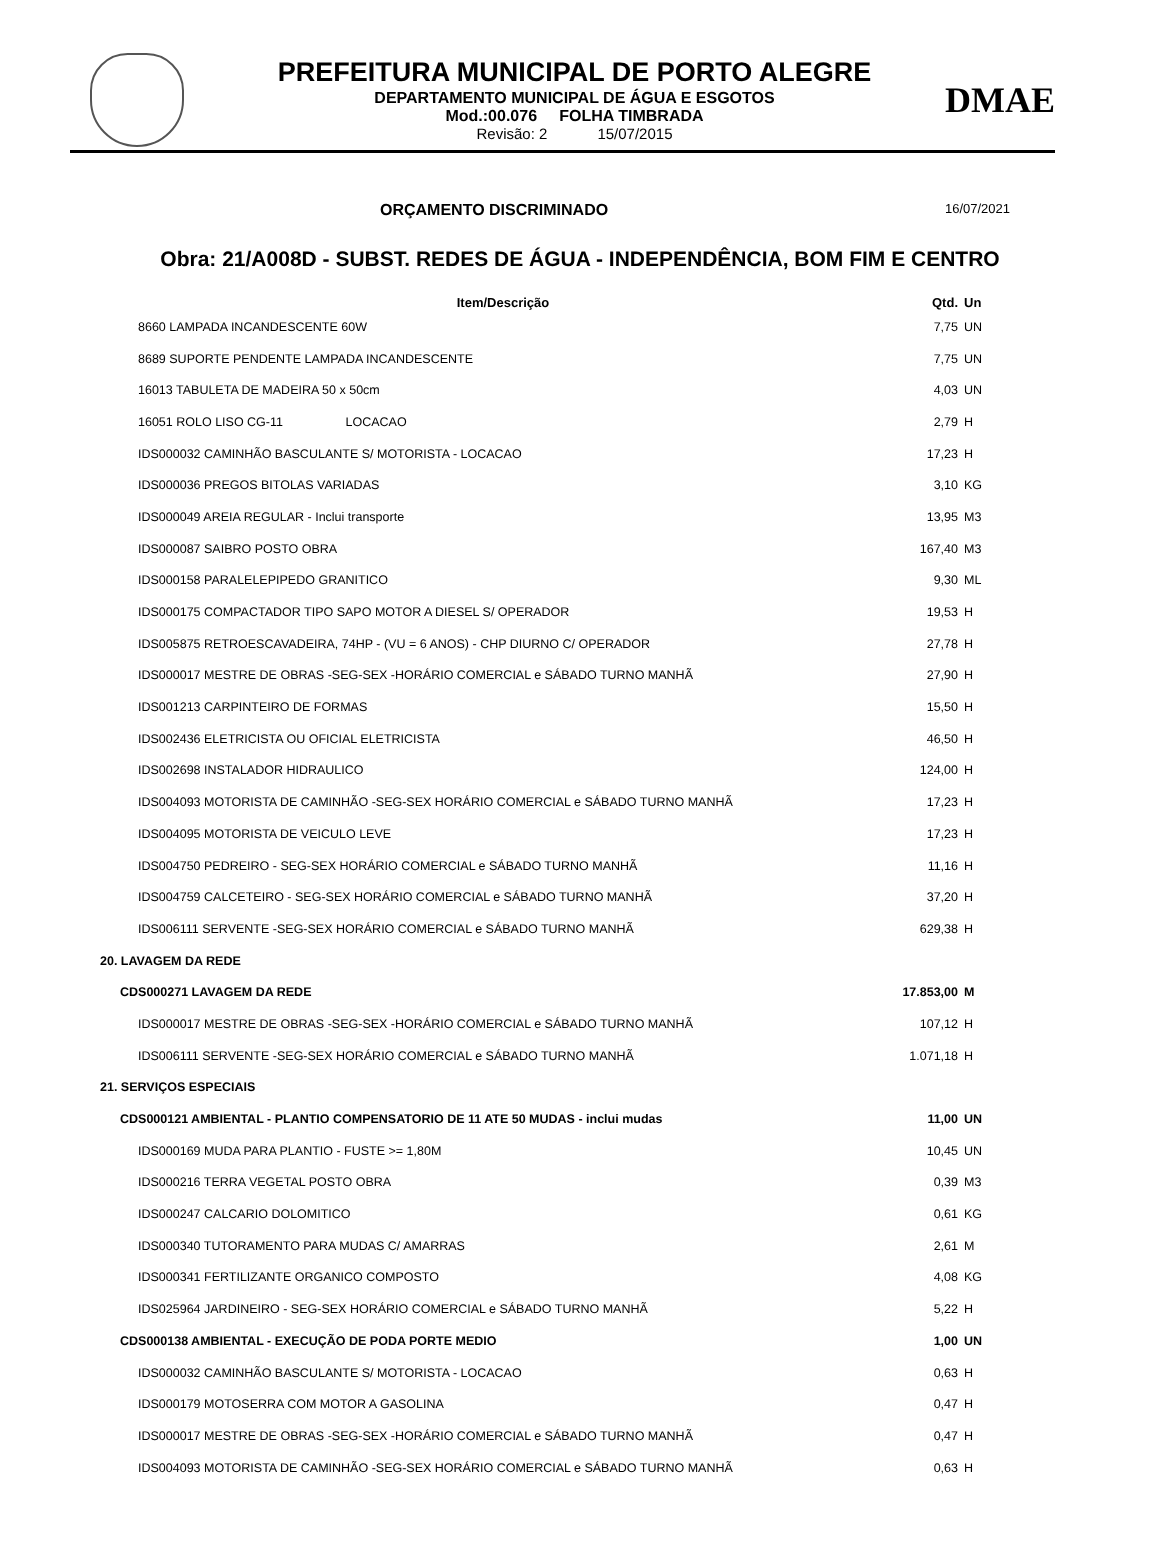PREFEITURA MUNICIPAL DE PORTO ALEGRE
DEPARTAMENTO MUNICIPAL DE ÁGUA E ESGOTOS
Mod.:00.076 FOLHA TIMBRADA
Revisão: 2 15/07/2015
DMAE
ORÇAMENTO DISCRIMINADO 16/07/2021
Obra: 21/A008D - SUBST. REDES DE ÁGUA - INDEPENDÊNCIA, BOM FIM E CENTRO
| Item/Descrição | Qtd. | Un |
| --- | --- | --- |
| 8660 LAMPADA INCANDESCENTE 60W | 7,75 | UN |
| 8689 SUPORTE PENDENTE LAMPADA INCANDESCENTE | 7,75 | UN |
| 16013 TABULETA DE MADEIRA 50 x 50cm | 4,03 | UN |
| 16051 ROLO LISO CG-11 LOCACAO | 2,79 | H |
| IDS000032 CAMINHÃO BASCULANTE S/ MOTORISTA - LOCACAO | 17,23 | H |
| IDS000036 PREGOS BITOLAS VARIADAS | 3,10 | KG |
| IDS000049 AREIA REGULAR - Inclui transporte | 13,95 | M3 |
| IDS000087 SAIBRO POSTO OBRA | 167,40 | M3 |
| IDS000158 PARALELEPIPEDO GRANITICO | 9,30 | ML |
| IDS000175 COMPACTADOR TIPO SAPO MOTOR A DIESEL S/ OPERADOR | 19,53 | H |
| IDS005875 RETROESCAVADEIRA, 74HP - (VU = 6 ANOS) - CHP DIURNO C/ OPERADOR | 27,78 | H |
| IDS000017 MESTRE DE OBRAS -SEG-SEX -HORÁRIO COMERCIAL e SÁBADO TURNO MANHÃ | 27,90 | H |
| IDS001213 CARPINTEIRO DE FORMAS | 15,50 | H |
| IDS002436 ELETRICISTA OU OFICIAL ELETRICISTA | 46,50 | H |
| IDS002698 INSTALADOR HIDRAULICO | 124,00 | H |
| IDS004093 MOTORISTA DE CAMINHÃO -SEG-SEX HORÁRIO COMERCIAL e SÁBADO TURNO MANHÃ | 17,23 | H |
| IDS004095 MOTORISTA DE VEICULO LEVE | 17,23 | H |
| IDS004750 PEDREIRO - SEG-SEX HORÁRIO COMERCIAL e SÁBADO TURNO MANHÃ | 11,16 | H |
| IDS004759 CALCETEIRO - SEG-SEX HORÁRIO COMERCIAL e SÁBADO TURNO MANHÃ | 37,20 | H |
| IDS006111 SERVENTE -SEG-SEX HORÁRIO COMERCIAL e SÁBADO TURNO MANHÃ | 629,38 | H |
| 20. LAVAGEM DA REDE | | |
| CDS000271 LAVAGEM DA REDE | 17.853,00 | M |
| IDS000017 MESTRE DE OBRAS -SEG-SEX -HORÁRIO COMERCIAL e SÁBADO TURNO MANHÃ | 107,12 | H |
| IDS006111 SERVENTE -SEG-SEX HORÁRIO COMERCIAL e SÁBADO TURNO MANHÃ | 1.071,18 | H |
| 21. SERVIÇOS ESPECIAIS | | |
| CDS000121 AMBIENTAL - PLANTIO COMPENSATORIO DE 11 ATE 50 MUDAS - inclui mudas | 11,00 | UN |
| IDS000169 MUDA PARA PLANTIO - FUSTE >= 1,80M | 10,45 | UN |
| IDS000216 TERRA VEGETAL POSTO OBRA | 0,39 | M3 |
| IDS000247 CALCARIO DOLOMITICO | 0,61 | KG |
| IDS000340 TUTORAMENTO PARA MUDAS C/ AMARRAS | 2,61 | M |
| IDS000341 FERTILIZANTE ORGANICO COMPOSTO | 4,08 | KG |
| IDS025964 JARDINEIRO - SEG-SEX HORÁRIO COMERCIAL e SÁBADO TURNO MANHÃ | 5,22 | H |
| CDS000138 AMBIENTAL - EXECUÇÃO DE PODA PORTE MEDIO | 1,00 | UN |
| IDS000032 CAMINHÃO BASCULANTE S/ MOTORISTA - LOCACAO | 0,63 | H |
| IDS000179 MOTOSERRA COM MOTOR A GASOLINA | 0,47 | H |
| IDS000017 MESTRE DE OBRAS -SEG-SEX -HORÁRIO COMERCIAL e SÁBADO TURNO MANHÃ | 0,47 | H |
| IDS004093 MOTORISTA DE CAMINHÃO -SEG-SEX HORÁRIO COMERCIAL e SÁBADO TURNO MANHÃ | 0,63 | H |